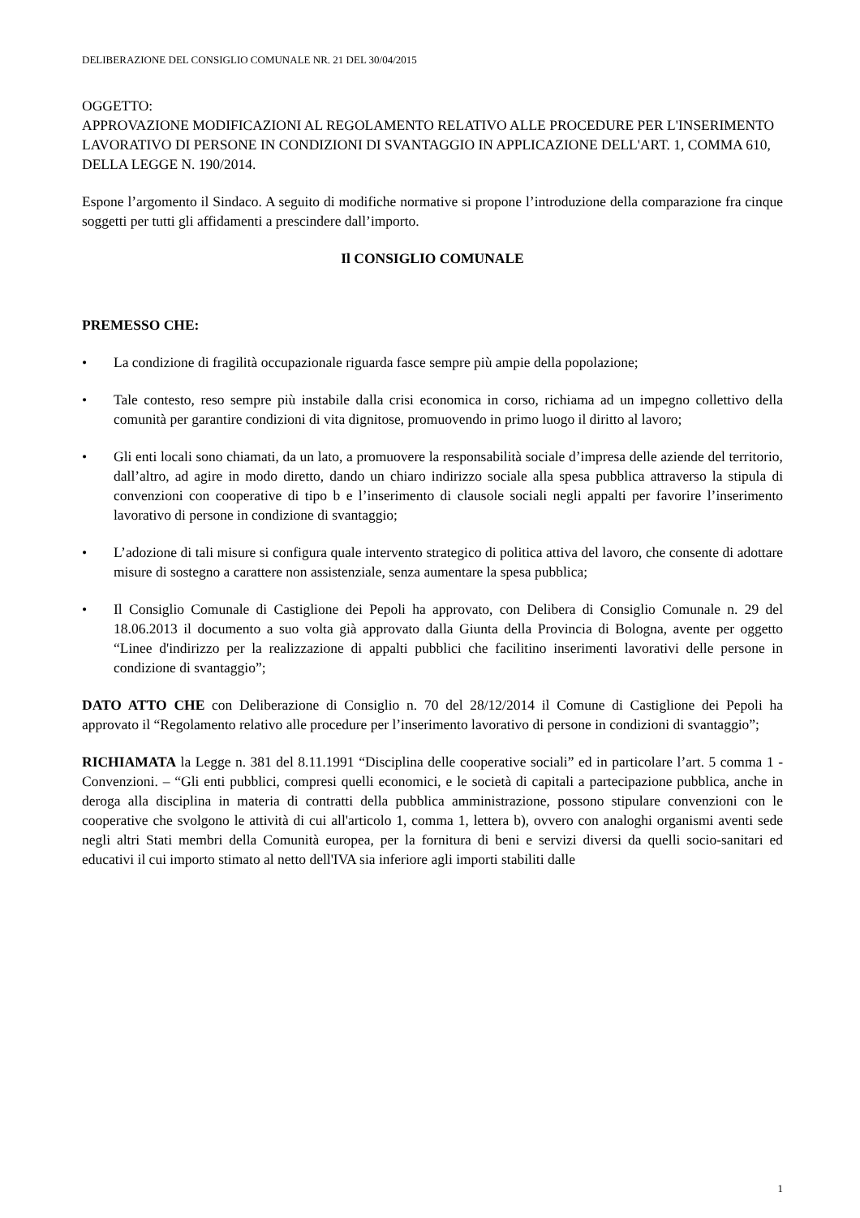DELIBERAZIONE DEL CONSIGLIO COMUNALE NR. 21 DEL 30/04/2015
OGGETTO:
APPROVAZIONE MODIFICAZIONI AL REGOLAMENTO RELATIVO ALLE PROCEDURE PER L'INSERIMENTO LAVORATIVO DI PERSONE IN CONDIZIONI DI SVANTAGGIO IN APPLICAZIONE DELL'ART. 1, COMMA 610, DELLA LEGGE N. 190/2014.
Espone l’argomento il Sindaco. A seguito di modifiche normative si propone l’introduzione della comparazione fra cinque soggetti per tutti gli affidamenti a prescindere dall’importo.
Il CONSIGLIO COMUNALE
PREMESSO CHE:
• La condizione di fragilità occupazionale riguarda fasce sempre più ampie della popolazione;
• Tale contesto, reso sempre più instabile dalla crisi economica in corso, richiama ad un impegno collettivo della comunità per garantire condizioni di vita dignitose, promuovendo in primo luogo il diritto al lavoro;
• Gli enti locali sono chiamati, da un lato, a promuovere la responsabilità sociale d’impresa delle aziende del territorio, dall’altro, ad agire in modo diretto, dando un chiaro indirizzo sociale alla spesa pubblica attraverso la stipula di convenzioni con cooperative di tipo b e l’inserimento di clausole sociali negli appalti per favorire l’inserimento lavorativo di persone in condizione di svantaggio;
• L’adozione di tali misure si configura quale intervento strategico di politica attiva del lavoro, che consente di adottare misure di sostegno a carattere non assistenziale, senza aumentare la spesa pubblica;
• Il Consiglio Comunale di Castiglione dei Pepoli ha approvato, con Delibera di Consiglio Comunale n. 29 del 18.06.2013 il documento a suo volta già approvato dalla Giunta della Provincia di Bologna, avente per oggetto “Linee d'indirizzo per la realizzazione di appalti pubblici che facilitino inserimenti lavorativi delle persone in condizione di svantaggio”;
DATO ATTO CHE con Deliberazione di Consiglio n. 70 del 28/12/2014 il Comune di Castiglione dei Pepoli ha approvato il “Regolamento relativo alle procedure per l’inserimento lavorativo di persone in condizioni di svantaggio”;
RICHIAMATA la Legge n. 381 del 8.11.1991 “Disciplina delle cooperative sociali” ed in particolare l’art. 5 comma 1 - Convenzioni. – “Gli enti pubblici, compresi quelli economici, e le società di capitali a partecipazione pubblica, anche in deroga alla disciplina in materia di contratti della pubblica amministrazione, possono stipulare convenzioni con le cooperative che svolgono le attività di cui all'articolo 1, comma 1, lettera b), ovvero con analoghi organismi aventi sede negli altri Stati membri della Comunità europea, per la fornitura di beni e servizi diversi da quelli socio-sanitari ed educativi il cui importo stimato al netto dell'IVA sia inferiore agli importi stabiliti dalle
1